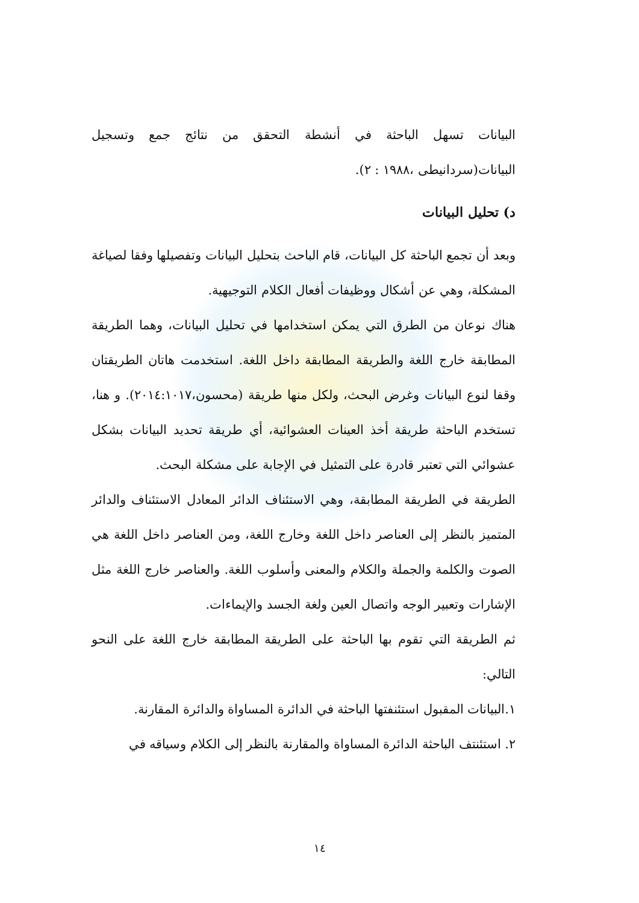البيانات تسهل الباحثة في أنشطة التحقق من نتائج جمع وتسجيل البيانات(سردانيطى ،١٩٨٨ : ٢).
د) تحليل البيانات
وبعد أن تجمع الباحثة كل البيانات، قام الباحث بتحليل البيانات وتفصيلها وفقا لصياغة المشكلة، وهي عن أشكال ووظيفات أفعال الكلام التوجيهية.
هناك نوعان من الطرق التي يمكن استخدامها في تحليل البيانات، وهما الطريقة المطابقة خارج اللغة والطريقة المطابقة داخل اللغة. استخدمت هاتان الطريقتان وقفا لنوع البيانات وغرض البحث، ولكل منها طريقة (محسون،٢٠١٤:١٠١٧). و هنا، تستخدم الباحثة طريقة أخذ العينات العشوائية، أي طريقة تحديد البيانات بشكل عشوائي التي تعتبر قادرة على التمثيل في الإجابة على مشكلة البحث.
الطريقة في الطريقة المطابقة، وهي الاستئناف الدائر المعادل الاستئناف والدائر المتميز بالنظر إلى العناصر داخل اللغة وخارج اللغة، ومن العناصر داخل اللغة هي الصوت والكلمة والجملة والكلام والمعنى وأسلوب اللغة. والعناصر خارج اللغة مثل الإشارات وتعبير الوجه واتصال العين ولغة الجسد والإيماءات.
ثم الطريقة التي تقوم بها الباحثة على الطريقة المطابقة خارج اللغة على النحو التالي:
١.البيانات المقبول استئنفتها الباحثة في الدائرة المساواة والدائرة المقارنة.
٢. استئنتف الباحثة الدائرة المساواة والمقارنة بالنظر إلى الكلام وسياقه في
١٤